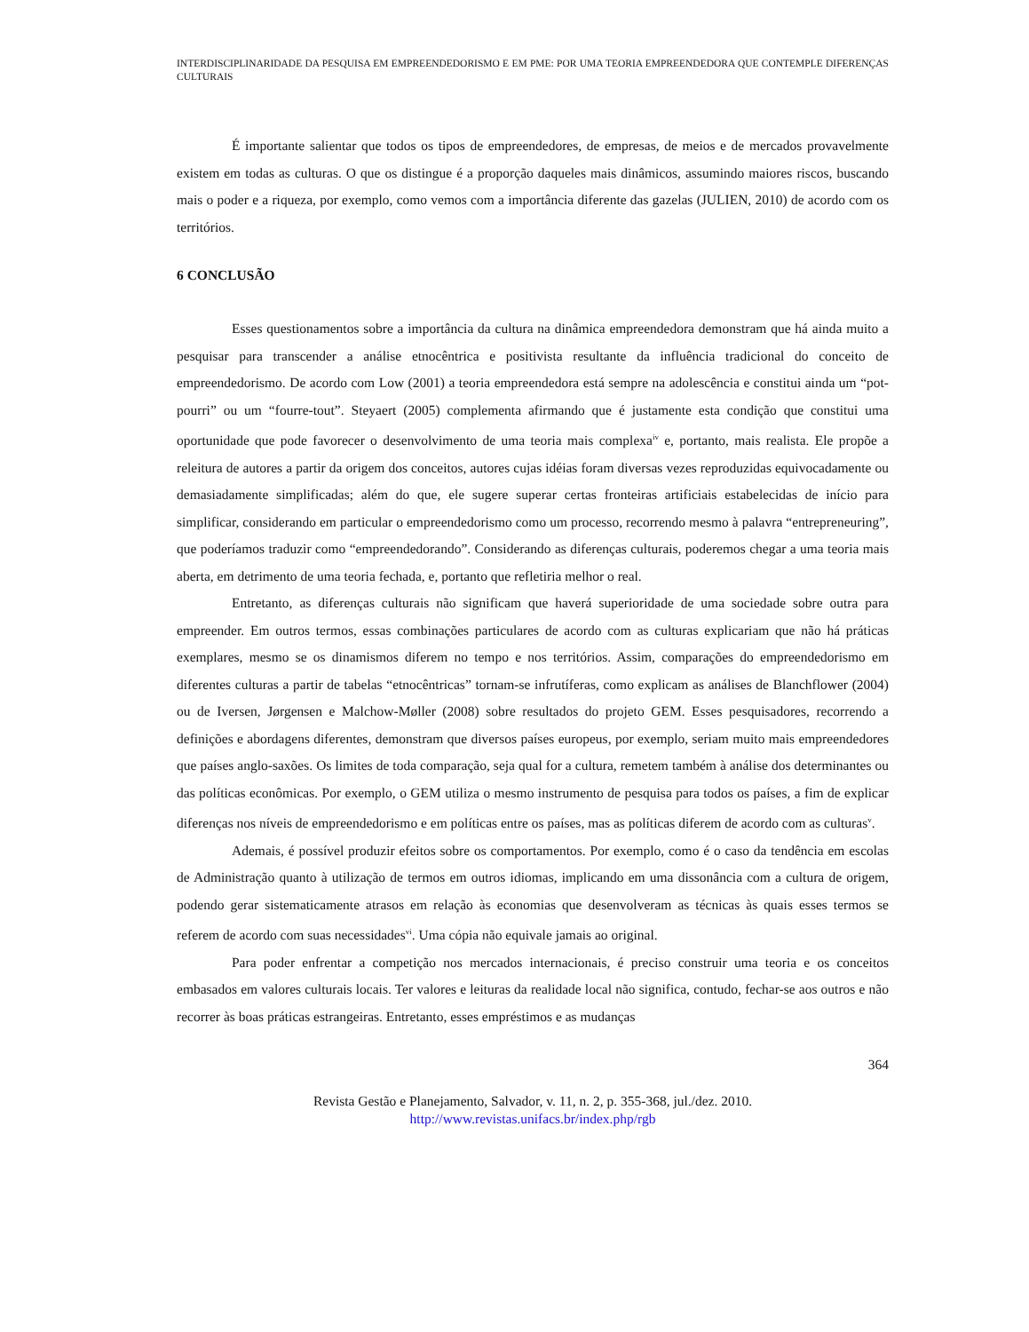INTERDISCIPLINARIDADE DA PESQUISA EM EMPREENDEDORISMO E EM PME: POR UMA TEORIA EMPREENDEDORA QUE CONTEMPLE DIFERENÇAS CULTURAIS
É importante salientar que todos os tipos de empreendedores, de empresas, de meios e de mercados provavelmente existem em todas as culturas. O que os distingue é a proporção daqueles mais dinâmicos, assumindo maiores riscos, buscando mais o poder e a riqueza, por exemplo, como vemos com a importância diferente das gazelas (JULIEN, 2010) de acordo com os territórios.
6 CONCLUSÃO
Esses questionamentos sobre a importância da cultura na dinâmica empreendedora demonstram que há ainda muito a pesquisar para transcender a análise etnocêntrica e positivista resultante da influência tradicional do conceito de empreendedorismo. De acordo com Low (2001) a teoria empreendedora está sempre na adolescência e constitui ainda um “pot-pourri” ou um “fourre-tout”. Steyaert (2005) complementa afirmando que é justamente esta condição que constitui uma oportunidade que pode favorecer o desenvolvimento de uma teoria mais complexa<sup>iv</sup> e, portanto, mais realista. Ele propõe a releitura de autores a partir da origem dos conceitos, autores cujas idéias foram diversas vezes reproduzidas equivocadamente ou demasiadamente simplificadas; além do que, ele sugere superar certas fronteiras artificiais estabelecidas de início para simplificar, considerando em particular o empreendedorismo como um processo, recorrendo mesmo à palavra “entrepreneuring”, que poderíamos traduzir como “empreendedorando”. Considerando as diferenças culturais, poderemos chegar a uma teoria mais aberta, em detrimento de uma teoria fechada, e, portanto que refletiria melhor o real.
Entretanto, as diferenças culturais não significam que haverá superioridade de uma sociedade sobre outra para empreender. Em outros termos, essas combinações particulares de acordo com as culturas explicariam que não há práticas exemplares, mesmo se os dinamismos diferem no tempo e nos territórios. Assim, comparações do empreendedorismo em diferentes culturas a partir de tabelas “etnocêntricas” tornam-se infrutíferas, como explicam as análises de Blanchflower (2004) ou de Iversen, Jørgensen e Malchow-Møller (2008) sobre resultados do projeto GEM. Esses pesquisadores, recorrendo a definições e abordagens diferentes, demonstram que diversos países europeus, por exemplo, seriam muito mais empreendedores que países anglo-saxões. Os limites de toda comparação, seja qual for a cultura, remetem também à análise dos determinantes ou das políticas econômicas. Por exemplo, o GEM utiliza o mesmo instrumento de pesquisa para todos os países, a fim de explicar diferenças nos níveis de empreendedorismo e em políticas entre os países, mas as políticas diferem de acordo com as culturas<sup>v</sup>.
Ademais, é possível produzir efeitos sobre os comportamentos. Por exemplo, como é o caso da tendência em escolas de Administração quanto à utilização de termos em outros idiomas, implicando em uma dissonância com a cultura de origem, podendo gerar sistematicamente atrasos em relação às economias que desenvolveram as técnicas às quais esses termos se referem de acordo com suas necessidades<sup>vi</sup>. Uma cópia não equivale jamais ao original.
Para poder enfrentar a competição nos mercados internacionais, é preciso construir uma teoria e os conceitos embasados em valores culturais locais. Ter valores e leituras da realidade local não significa, contudo, fechar-se aos outros e não recorrer às boas práticas estrangeiras. Entretanto, esses empréstimos e as mudanças
364
Revista Gestão e Planejamento, Salvador, v. 11, n. 2, p. 355-368, jul./dez. 2010.
http://www.revistas.unifacs.br/index.php/rgb